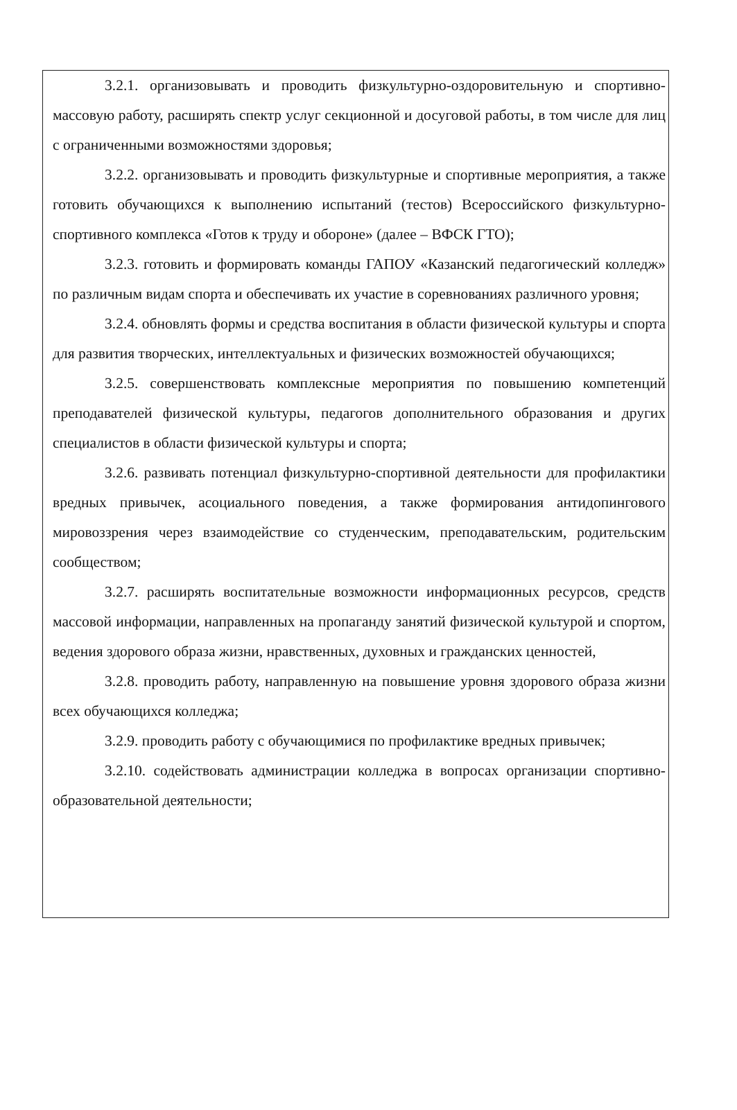3.2.1. организовывать и проводить физкультурно-оздоровительную и спортивно-массовую работу, расширять спектр услуг секционной и досуговой работы, в том числе для лиц с ограниченными возможностями здоровья;
3.2.2. организовывать и проводить физкультурные и спортивные мероприятия, а также готовить обучающихся к выполнению испытаний (тестов) Всероссийского физкультурно-спортивного комплекса «Готов к труду и обороне» (далее – ВФСК ГТО);
3.2.3. готовить и формировать команды ГАПОУ «Казанский педагогический колледж» по различным видам спорта и обеспечивать их участие в соревнованиях различного уровня;
3.2.4. обновлять формы и средства воспитания в области физической культуры и спорта для развития творческих, интеллектуальных и физических возможностей обучающихся;
3.2.5. совершенствовать комплексные мероприятия по повышению компетенций преподавателей физической культуры, педагогов дополнительного образования и других специалистов в области физической культуры и спорта;
3.2.6. развивать потенциал физкультурно-спортивной деятельности для профилактики вредных привычек, асоциального поведения, а также формирования антидопингового мировоззрения через взаимодействие со студенческим, преподавательским, родительским сообществом;
3.2.7. расширять воспитательные возможности информационных ресурсов, средств массовой информации, направленных на пропаганду занятий физической культурой и спортом, ведения здорового образа жизни, нравственных, духовных и гражданских ценностей,
3.2.8. проводить работу, направленную на повышение уровня здорового образа жизни всех обучающихся колледжа;
3.2.9. проводить работу с обучающимися по профилактике вредных привычек;
3.2.10. содействовать администрации колледжа в вопросах организации спортивно-образовательной деятельности;